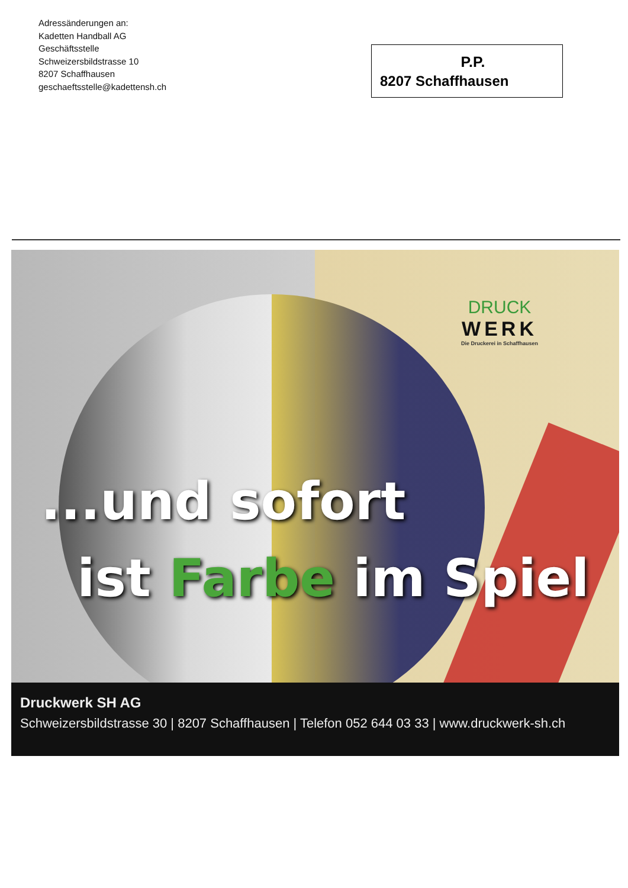Adressänderungen an:
Kadetten Handball AG
Geschäftsstelle
Schweizersbildstrasse 10
8207 Schaffhausen
geschaeftsstelle@kadettensh.ch
P.P.
8207 Schaffhausen
DRUCK
WERK
Die Druckerei in Schaffhausen
...und sofort
ist Farbe im Spiel
Druckwerk SH AG
Schweizersbildstrasse 30 | 8207 Schaffhausen | Telefon 052 644 03 33 | www.druckwerk-sh.ch